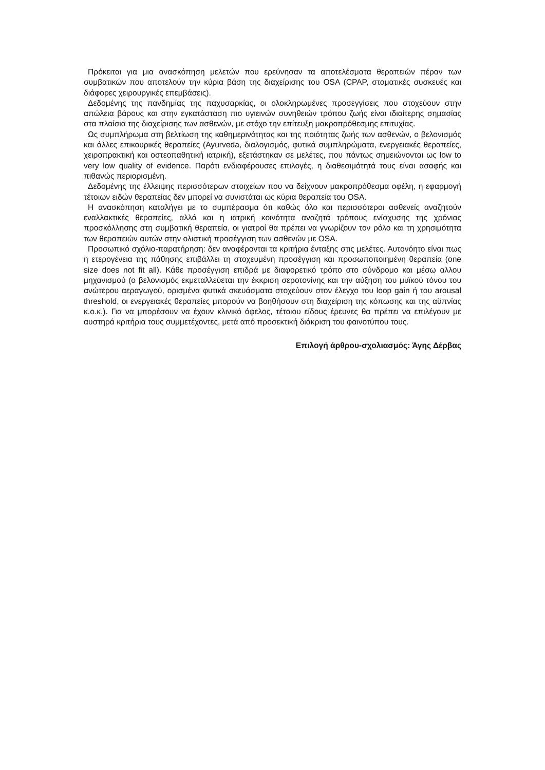Πρόκειται για μια ανασκόπηση μελετών που ερεύνησαν τα αποτελέσματα θεραπειών πέραν των συμβατικών που αποτελούν την κύρια βάση της διαχείρισης του OSA (CPAP, στοματικές συσκευές και διάφορες χειρουργικές επεμβάσεις).
Δεδομένης της πανδημίας της παχυσαρκίας, οι ολοκληρωμένες προσεγγίσεις που στοχεύουν στην απώλεια βάρους και στην εγκατάσταση πιο υγιεινών συνηθειών τρόπου ζωής είναι ιδιαίτερης σημασίας στα πλαίσια της διαχείρισης των ασθενών, με στόχο την επίτευξη μακροπρόθεσμης επιτυχίας.
Ως συμπλήρωμα στη βελτίωση της καθημερινότητας και της ποιότητας ζωής των ασθενών, ο βελονισμός και άλλες επικουρικές θεραπείες (Ayurveda, διαλογισμός, φυτικά συμπληρώματα, ενεργειακές θεραπείες, χειροπρακτική και οστεοπαθητική ιατρική), εξετάστηκαν σε μελέτες, που πάντως σημειώνονται ως low to very low quality of evidence. Παρότι ενδιαφέρουσες επιλογές, η διαθεσιμότητά τους είναι ασαφής και πιθανώς περιορισμένη.
Δεδομένης της έλλειψης περισσότερων στοιχείων που να δείχνουν μακροπρόθεσμα οφέλη, η εφαρμογή τέτοιων ειδών θεραπείας δεν μπορεί να συνιστάται ως κύρια θεραπεία του OSA.
Η ανασκόπηση καταλήγει με το συμπέρασμα ότι καθώς όλο και περισσότεροι ασθενείς αναζητούν εναλλακτικές θεραπείες, αλλά και η ιατρική κοινότητα αναζητά τρόπους ενίσχυσης της χρόνιας προσκόλλησης στη συμβατική θεραπεία, οι γιατροί θα πρέπει να γνωρίζουν τον ρόλο και τη χρησιμότητα των θεραπειών αυτών στην ολιστική προσέγγιση των ασθενών με OSA.
Προσωπικό σχόλιο-παρατήρηση: δεν αναφέρονται τα κριτήρια ένταξης στις μελέτες. Αυτονόητο είναι πως η ετερογένεια της πάθησης επιβάλλει τη στοχευμένη προσέγγιση και προσωποποιημένη θεραπεία (one size does not fit all). Κάθε προσέγγιση επιδρά με διαφορετικό τρόπο στο σύνδρομο και μέσω αλλου μηχανισμού (ο βελονισμός εκμεταλλεύεται την έκκριση σεροτονίνης και την αύξηση του μυϊκού τόνου του ανώτερου αεραγωγού, ορισμένα φυτικά σκευάσματα στοχεύουν στον έλεγχο του loop gain ή του arousal threshold, οι ενεργειακές θεραπείες μπορούν να βοηθήσουν στη διαχείριση της κόπωσης και της αϋπνίας κ.ο.κ.). Για να μπορέσουν να έχουν κλινικό όφελος, τέτοιου είδους έρευνες θα πρέπει να επιλέγουν με αυστηρά κριτήρια τους συμμετέχοντες, μετά από προσεκτική διάκριση του φαινοτύπου τους.
Επιλογή άρθρου-σχολιασμός: Άγης Δέρβας